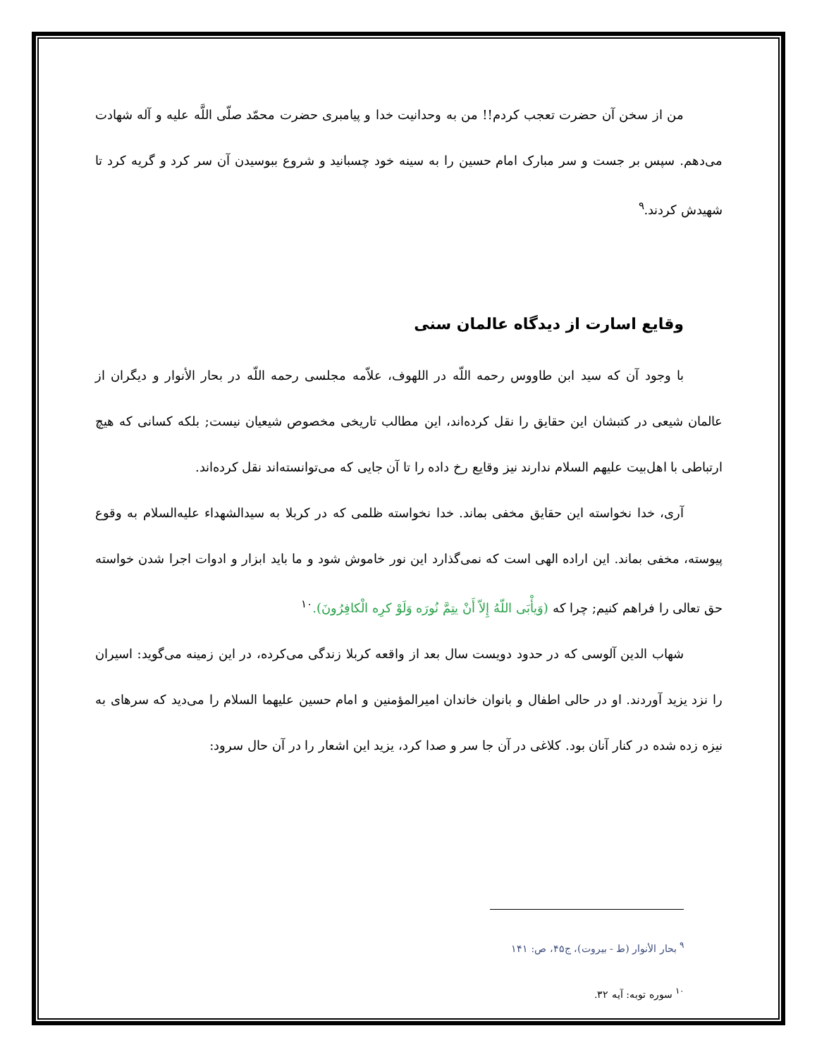من از سخن آن حضرت تعجب کردم!! من به وحدانیت خدا و پیامبری حضرت محمّد صلّی اللَّه علیه و آله شهادت می‌دهم. سپس بر جست و سر مبارک امام حسین را به سینه خود چسبانید و شروع ببوسیدن آن سر کرد و گریه کرد تا شهیدش کردند.<sup>۹</sup>
وقایع اسارت از دیدگاه عالمان سنی
با وجود آن که سید ابن طاووس رحمه اللّه در اللهوف، علاّمه مجلسی رحمه اللّه در بحار الأنوار و دیگران از عالمان شیعی در کتبشان این حقایق را نقل کرده‌اند، این مطالب تاریخی مخصوص شیعیان نیست; بلکه کسانی که هیچ ارتباطی با اهل‌بیت علیهم السلام ندارند نیز وقایع رخ داده را تا آن جایی که می‌توانسته‌اند نقل کرده‌اند.
آری، خدا نخواسته این حقایق مخفی بماند. خدا نخواسته ظلمی که در کربلا به سیدالشهداء علیه‌السلام به وقوع پیوسته، مخفی بماند. این اراده الهی است که نمی‌گذارد این نور خاموش شود و ما باید ابزار و ادوات اجرا شدن خواسته حق تعالی را فراهم کنیم; چرا که (وَیأْبَی اللّهُ إِلاّ أَنْ یتِمَّ نُورَه وَلَوْ کرِه الْکافِرُونَ).<sup>۱۰</sup>
شهاب الدین آلوسی که در حدود دویست سال بعد از واقعه کربلا زندگی می‌کرده، در این زمینه می‌گوید: اسیران را نزد یزید آوردند. او در حالی اطفال و بانوان خاندان امیرالمؤمنین و امام حسین علیهما السلام را می‌دید که سرهای به نیزه زده شده در کنار آنان بود. کلاغی در آن جا سر و صدا کرد، یزید این اشعار را در آن حال سرود:
<sup>۹</sup> بحار الأنوار (ط - بیروت)، ج۴۵، ص: ۱۴۱
<sup>۱۰</sup> سوره توبه: آیه ۳۲.